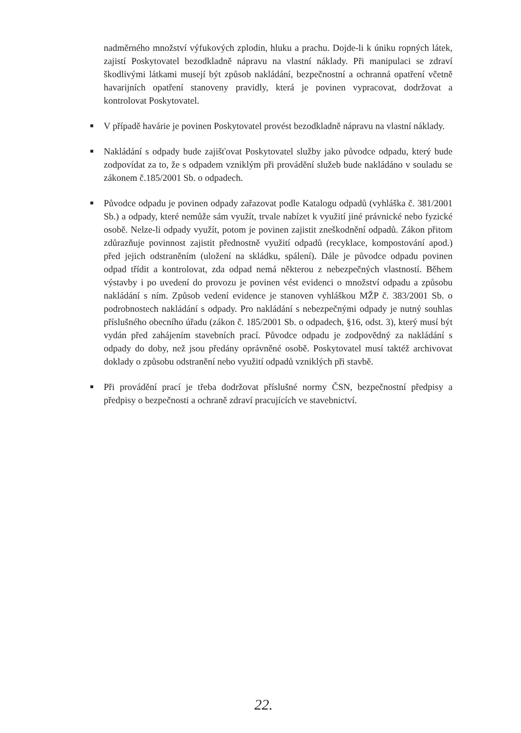nadměrného množství výfukových zplodin, hluku a prachu. Dojde-li k úniku ropných látek, zajistí Poskytovatel bezodkladně nápravu na vlastní náklady. Při manipulaci se zdraví škodlivými látkami musejí být způsob nakládání, bezpečnostní a ochranná opatření včetně havarijních opatření stanoveny pravidly, která je povinen vypracovat, dodržovat a kontrolovat Poskytovatel.
■ V případě havárie je povinen Poskytovatel provést bezodkladně nápravu na vlastní náklady.
■ Nakládání s odpady bude zajišťovat Poskytovatel služby jako původce odpadu, který bude zodpovídat za to, že s odpadem vzniklým při provádění služeb bude nakládáno v souladu se zákonem č.185/2001 Sb. o odpadech.
■ Původce odpadu je povinen odpady zařazovat podle Katalogu odpadů (vyhláška č. 381/2001 Sb.) a odpady, které nemůže sám využít, trvale nabízet k využití jiné právnické nebo fyzické osobě. Nelze-li odpady využít, potom je povinen zajistit zneškodnění odpadů. Zákon přitom zdůrazňuje povinnost zajistit přednostně využití odpadů (recyklace, kompostování apod.) před jejich odstraněním (uložení na skládku, spálení). Dále je původce odpadu povinen odpad třídit a kontrolovat, zda odpad nemá některou z nebezpečných vlastností. Během výstavby i po uvedení do provozu je povinen vést evidenci o množství odpadu a způsobu nakládání s ním. Způsob vedení evidence je stanoven vyhláškou MŽP č. 383/2001 Sb. o podrobnostech nakládání s odpady. Pro nakládání s nebezpečnými odpady je nutný souhlas příslušného obecního úřadu (zákon č. 185/2001 Sb. o odpadech, §16, odst. 3), který musí být vydán před zahájením stavebních prací. Původce odpadu je zodpovědný za nakládání s odpady do doby, než jsou předány oprávněné osobě. Poskytovatel musí taktéž archivovat doklady o způsobu odstranění nebo využití odpadů vzniklých při stavbě.
■ Při provádění prací je třeba dodržovat příslušné normy ČSN, bezpečnostní předpisy a předpisy o bezpečnosti a ochraně zdraví pracujících ve stavebnictví.
22.